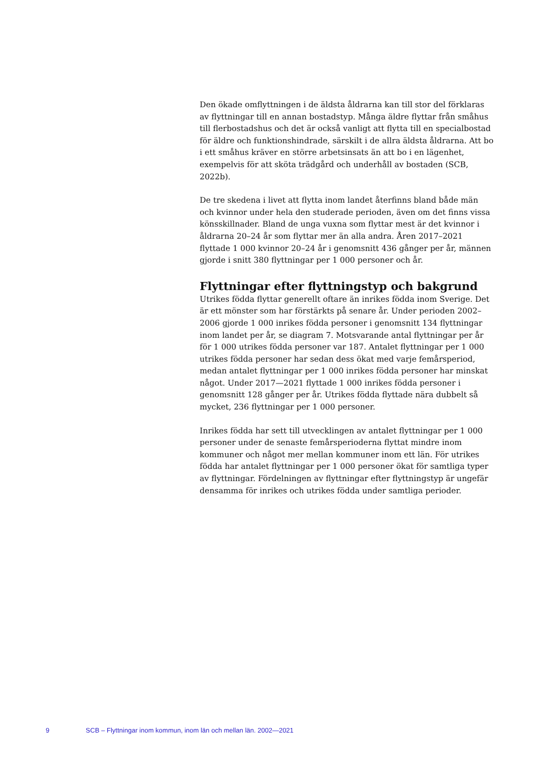Den ökade omflyttningen i de äldsta åldrarna kan till stor del förklaras av flyttningar till en annan bostadstyp. Många äldre flyttar från småhus till flerbostadshus och det är också vanligt att flytta till en specialbostad för äldre och funktionshindrade, särskilt i de allra äldsta åldrarna. Att bo i ett småhus kräver en större arbetsinsats än att bo i en lägenhet, exempelvis för att sköta trädgård och underhåll av bostaden (SCB, 2022b).
De tre skedena i livet att flytta inom landet återfinns bland både män och kvinnor under hela den studerade perioden, även om det finns vissa könsskillnader. Bland de unga vuxna som flyttar mest är det kvinnor i åldrarna 20–24 år som flyttar mer än alla andra. Åren 2017–2021 flyttade 1 000 kvinnor 20–24 år i genomsnitt 436 gånger per år, männen gjorde i snitt 380 flyttningar per 1 000 personer och år.
Flyttningar efter flyttningstyp och bakgrund
Utrikes födda flyttar generellt oftare än inrikes födda inom Sverige. Det är ett mönster som har förstärkts på senare år. Under perioden 2002–2006 gjorde 1 000 inrikes födda personer i genomsnitt 134 flyttningar inom landet per år, se diagram 7. Motsvarande antal flyttningar per år för 1 000 utrikes födda personer var 187. Antalet flyttningar per 1 000 utrikes födda personer har sedan dess ökat med varje femårsperiod, medan antalet flyttningar per 1 000 inrikes födda personer har minskat något. Under 2017—2021 flyttade 1 000 inrikes födda personer i genomsnitt 128 gånger per år. Utrikes födda flyttade nära dubbelt så mycket, 236 flyttningar per 1 000 personer.
Inrikes födda har sett till utvecklingen av antalet flyttningar per 1 000 personer under de senaste femårsperioderna flyttat mindre inom kommuner och något mer mellan kommuner inom ett län. För utrikes födda har antalet flyttningar per 1 000 personer ökat för samtliga typer av flyttningar. Fördelningen av flyttningar efter flyttningstyp är ungefär densamma för inrikes och utrikes födda under samtliga perioder.
9 SCB – Flyttningar inom kommun, inom län och mellan län. 2002—2021